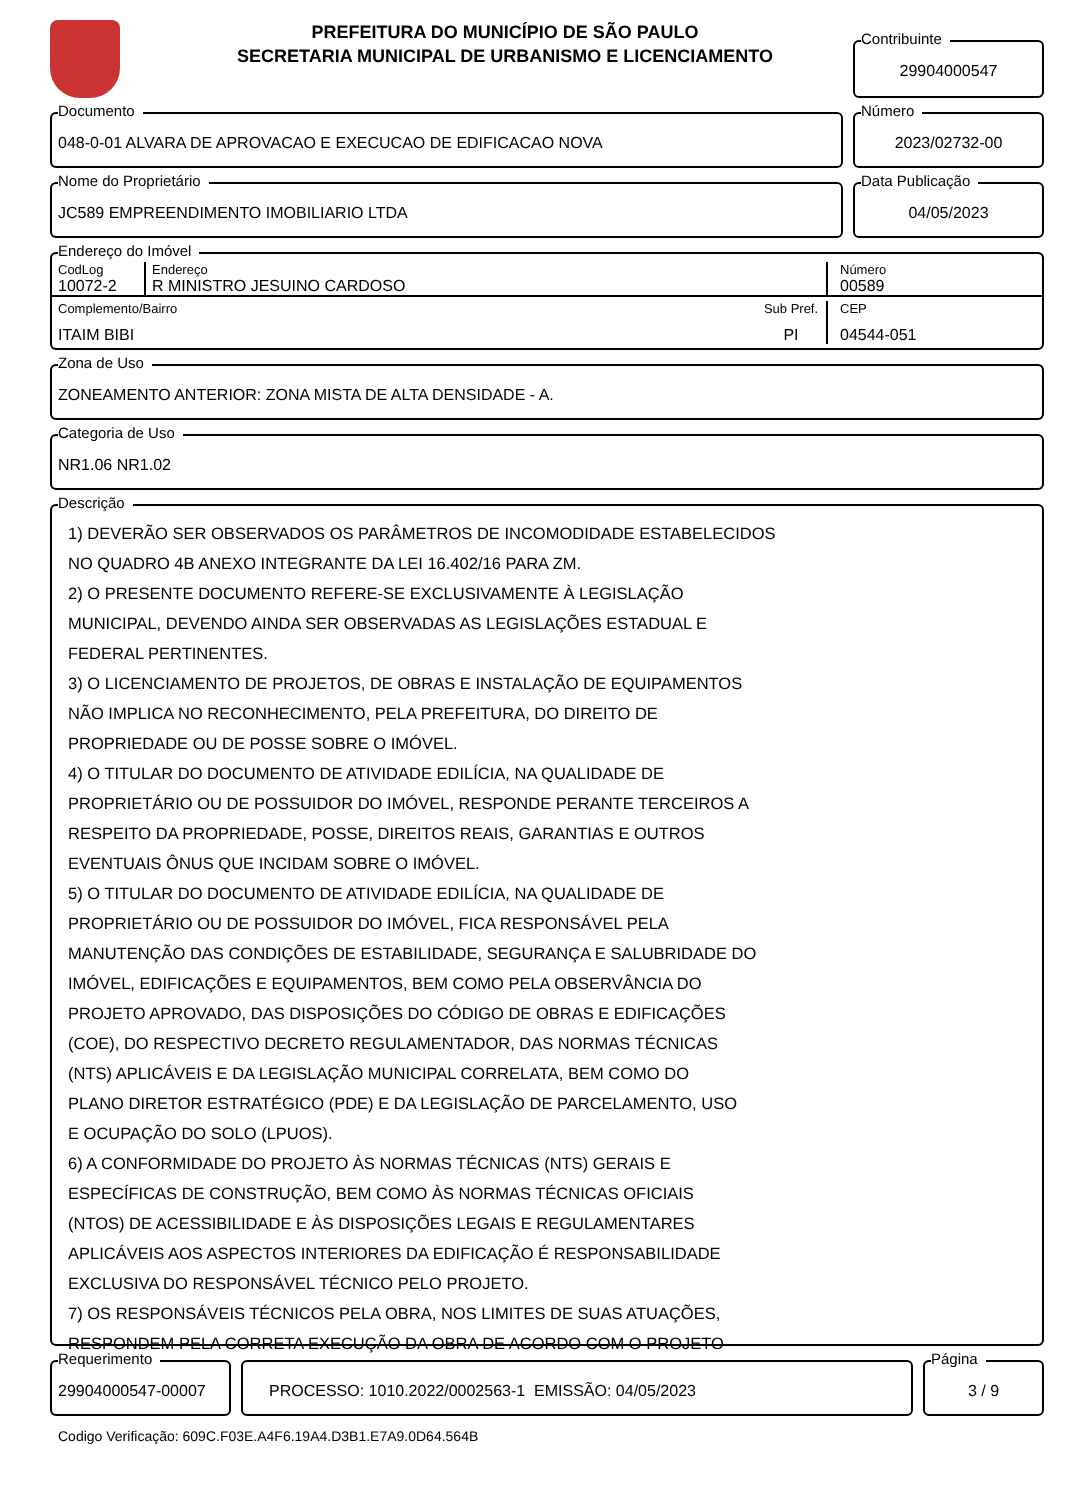PREFEITURA DO MUNICÍPIO DE SÃO PAULO
SECRETARIA MUNICIPAL DE URBANISMO E LICENCIAMENTO
Contribuinte
29904000547
Documento
048-0-01 ALVARA DE APROVACAO E EXECUCAO DE EDIFICACAO NOVA
Número
2023/02732-00
Nome do Proprietário
JC589 EMPREENDIMENTO IMOBILIARIO LTDA
Data Publicação
04/05/2023
Endereço do Imóvel
CodLog
10072-2
Endereço
R MINISTRO JESUINO CARDOSO
Número
00589
Complemento/Bairro
ITAIM BIBI
Sub Pref.
PI
CEP
04544-051
Zona de Uso
ZONEAMENTO ANTERIOR: ZONA MISTA DE ALTA DENSIDADE - A.
Categoria de Uso
NR1.06 NR1.02
Descrição
1) DEVERÃO SER OBSERVADOS OS PARÂMETROS DE INCOMODIDADE ESTABELECIDOS
NO QUADRO 4B ANEXO INTEGRANTE DA LEI 16.402/16 PARA ZM.
2) O PRESENTE DOCUMENTO REFERE-SE EXCLUSIVAMENTE À LEGISLAÇÃO
MUNICIPAL, DEVENDO AINDA SER OBSERVADAS AS LEGISLAÇÕES ESTADUAL E
FEDERAL PERTINENTES.
3) O LICENCIAMENTO DE PROJETOS, DE OBRAS E INSTALAÇÃO DE EQUIPAMENTOS
NÃO IMPLICA NO RECONHECIMENTO, PELA PREFEITURA, DO DIREITO DE
PROPRIEDADE OU DE POSSE SOBRE O IMÓVEL.
4) O TITULAR DO DOCUMENTO DE ATIVIDADE EDILÍCIA, NA QUALIDADE DE
PROPRIETÁRIO OU DE POSSUIDOR DO IMÓVEL, RESPONDE PERANTE TERCEIROS A
RESPEITO DA PROPRIEDADE, POSSE, DIREITOS REAIS, GARANTIAS E OUTROS
EVENTUAIS ÔNUS QUE INCIDAM SOBRE O IMÓVEL.
5) O TITULAR DO DOCUMENTO DE ATIVIDADE EDILÍCIA, NA QUALIDADE DE
PROPRIETÁRIO OU DE POSSUIDOR DO IMÓVEL, FICA RESPONSÁVEL PELA
MANUTENÇÃO DAS CONDIÇÕES DE ESTABILIDADE, SEGURANÇA E SALUBRIDADE DO
IMÓVEL, EDIFICAÇÕES E EQUIPAMENTOS, BEM COMO PELA OBSERVÂNCIA DO
PROJETO APROVADO, DAS DISPOSIÇÕES DO CÓDIGO DE OBRAS E EDIFICAÇÕES
(COE), DO RESPECTIVO DECRETO REGULAMENTADOR, DAS NORMAS TÉCNICAS
(NTS) APLICÁVEIS E DA LEGISLAÇÃO MUNICIPAL CORRELATA, BEM COMO DO
PLANO DIRETOR ESTRATÉGICO (PDE) E DA LEGISLAÇÃO DE PARCELAMENTO, USO
E OCUPAÇÃO DO SOLO (LPUOS).
6) A CONFORMIDADE DO PROJETO ÀS NORMAS TÉCNICAS (NTS) GERAIS E
ESPECÍFICAS DE CONSTRUÇÃO, BEM COMO ÀS NORMAS TÉCNICAS OFICIAIS
(NTOS) DE ACESSIBILIDADE E ÀS DISPOSIÇÕES LEGAIS E REGULAMENTARES
APLICÁVEIS AOS ASPECTOS INTERIORES DA EDIFICAÇÃO É RESPONSABILIDADE
EXCLUSIVA DO RESPONSÁVEL TÉCNICO PELO PROJETO.
7) OS RESPONSÁVEIS TÉCNICOS PELA OBRA, NOS LIMITES DE SUAS ATUAÇÕES,
RESPONDEM PELA CORRETA EXECUÇÃO DA OBRA DE ACORDO COM O PROJETO
Requerimento
29904000547-00007
PROCESSO: 1010.2022/0002563-1 EMISSÃO: 04/05/2023
Página
3 / 9
Codigo Verificação: 609C.F03E.A4F6.19A4.D3B1.E7A9.0D64.564B